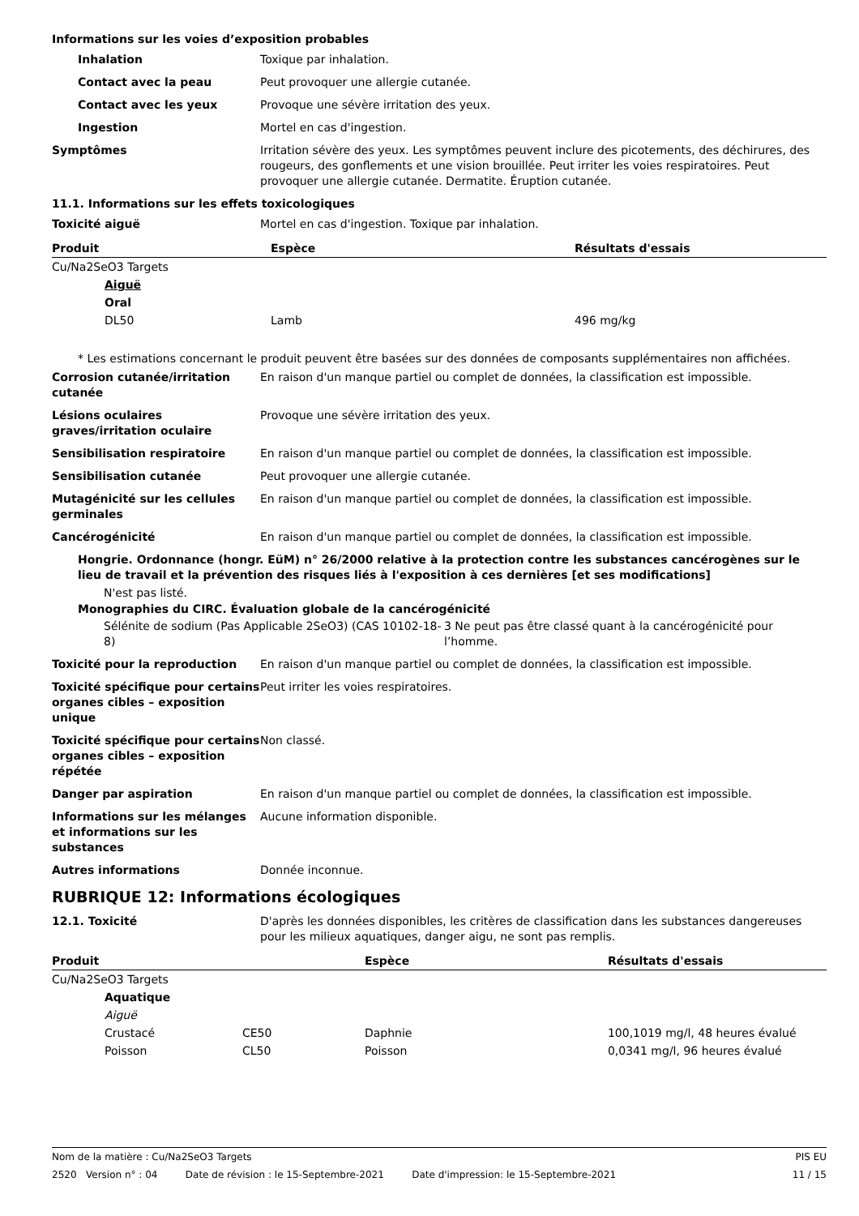Informations sur les voies d’exposition probables
Inhalation Toxique par inhalation.
Contact avec la peau Peut provoquer une allergie cutanée.
Contact avec les yeux Provoque une sévère irritation des yeux.
Ingestion Mortel en cas d'ingestion.
Symptômes Irritation sévère des yeux. Les symptômes peuvent inclure des picotements, des déchirures, des rougeurs, des gonflements et une vision brouillée. Peut irriter les voies respiratoires. Peut provoquer une allergie cutanée. Dermatite. Éruption cutanée.
11.1. Informations sur les effets toxicologiques
Toxicité aiguë Mortel en cas d'ingestion. Toxique par inhalation.
| Produit | Espèce | Résultats d'essais |
| --- | --- | --- |
| Cu/Na2SeO3 Targets | | |
| Aiguë | | |
| Oral | | |
| DL50 | Lamb | 496 mg/kg |
* Les estimations concernant le produit peuvent être basées sur des données de composants supplémentaires non affichées.
Corrosion cutanée/irritation cutanée
En raison d'un manque partiel ou complet de données, la classification est impossible.
Lésions oculaires graves/irritation oculaire
Provoque une sévère irritation des yeux.
Sensibilisation respiratoire En raison d'un manque partiel ou complet de données, la classification est impossible.
Sensibilisation cutanée Peut provoquer une allergie cutanée.
Mutagénicité sur les cellules germinales
En raison d'un manque partiel ou complet de données, la classification est impossible.
Cancérogénicité En raison d'un manque partiel ou complet de données, la classification est impossible.
Hongrie. Ordonnance (hongr. EüM) n° 26/2000 relative à la protection contre les substances cancérogènes sur le lieu de travail et la prévention des risques liés à l'exposition à ces dernières [et ses modifications]
N'est pas listé.
Monographies du CIRC. Évaluation globale de la cancérogénicité
Sélénite de sodium (Pas Applicable 2SeO3) (CAS 10102-18-8)
3 Ne peut pas être classé quant à la cancérogénicité pour l’homme.
Toxicité pour la reproduction En raison d'un manque partiel ou complet de données, la classification est impossible.
Toxicité spécifique pour certains organes cibles – exposition unique
Peut irriter les voies respiratoires.
Toxicité spécifique pour certains organes cibles – exposition répétée
Non classé.
Danger par aspiration En raison d'un manque partiel ou complet de données, la classification est impossible.
Informations sur les mélanges et informations sur les substances
Aucune information disponible.
Autres informations Donnée inconnue.
RUBRIQUE 12: Informations écologiques
12.1. Toxicité D'après les données disponibles, les critères de classification dans les substances dangereuses pour les milieux aquatiques, danger aigu, ne sont pas remplis.
| Produit | | Espèce | Résultats d'essais |
| --- | --- | --- | --- |
| Cu/Na2SeO3 Targets | | | |
| Aquatique | | | |
| Aiguë | | | |
| Crustacé | CE50 | Daphnie | 100,1019 mg/l, 48 heures évalué |
| Poisson | CL50 | Poisson | 0,0341 mg/l, 96 heures évalué |
Nom de la matière : Cu/Na2SeO3 Targets PIS EU
2520 Version n° : 04 Date de révision : le 15-Septembre-2021 Date d'impression: le 15-Septembre-2021 11 / 15